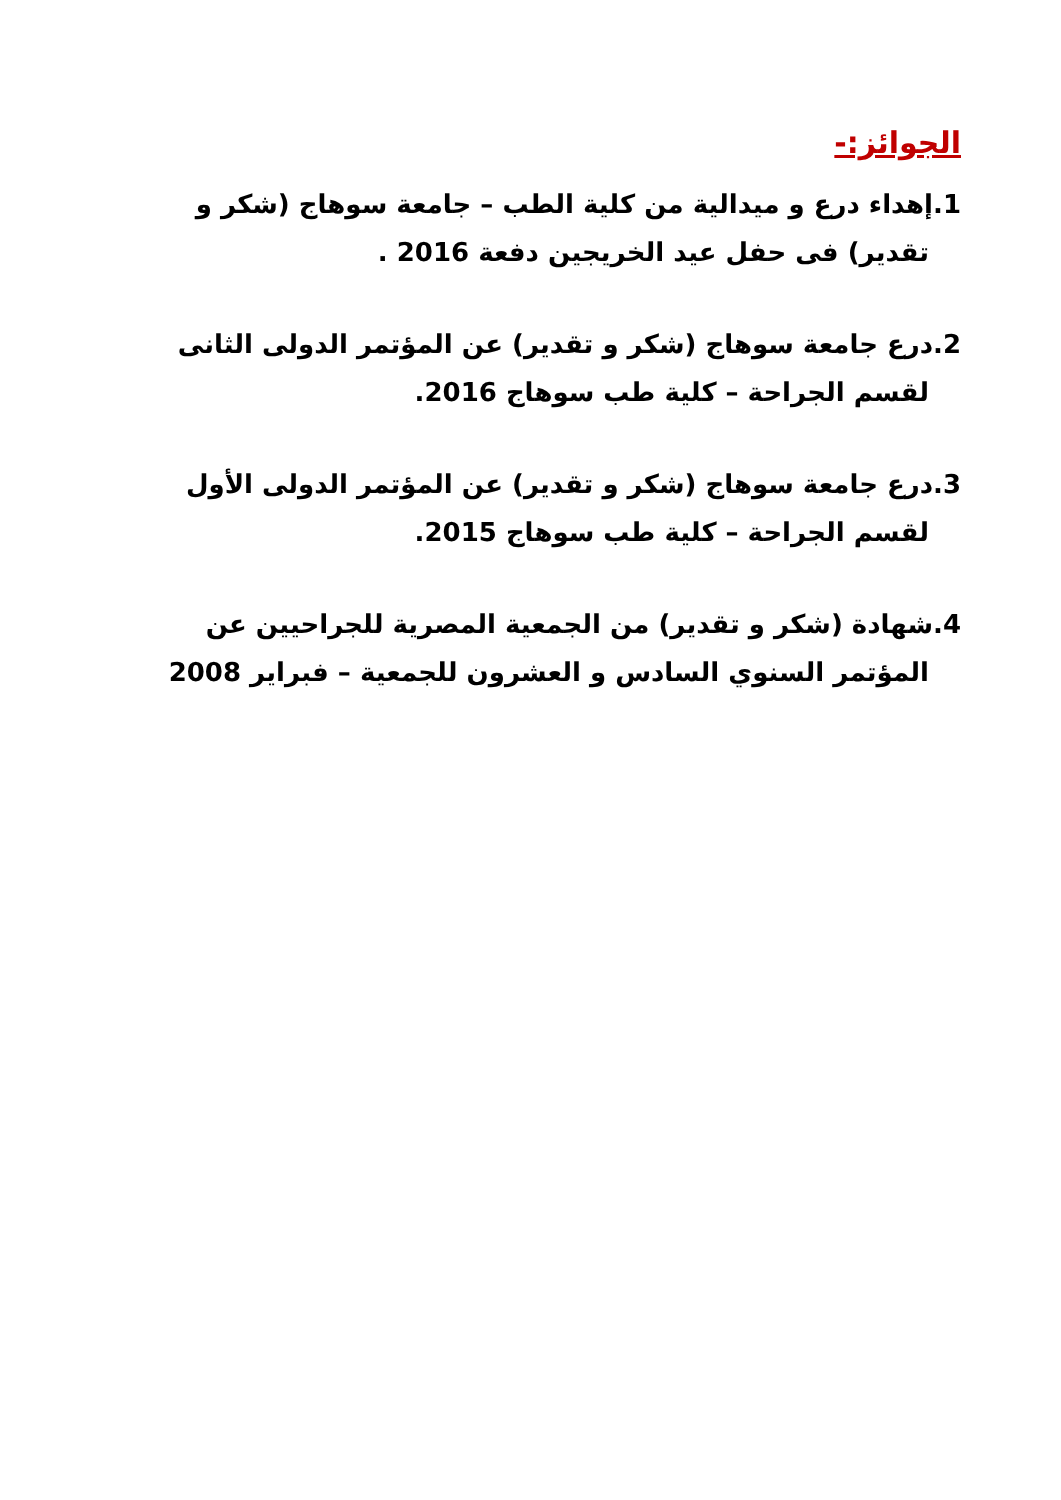الجوائز:-
1.إهداء درع و ميدالية من كلية الطب – جامعة سوهاج (شكر و
تقدير) فى حفل عيد الخريجين دفعة 2016 .
2.درع جامعة سوهاج (شكر و تقدير) عن المؤتمر الدولى الثانى
لقسم الجراحة – كلية طب سوهاج 2016.
3.درع جامعة سوهاج (شكر و تقدير) عن المؤتمر الدولى الأول
لقسم الجراحة – كلية طب سوهاج 2015.
4.شهادة (شكر و تقدير) من الجمعية المصرية للجراحيين عن
المؤتمر السنوي السادس و العشرون للجمعية – فبراير 2008